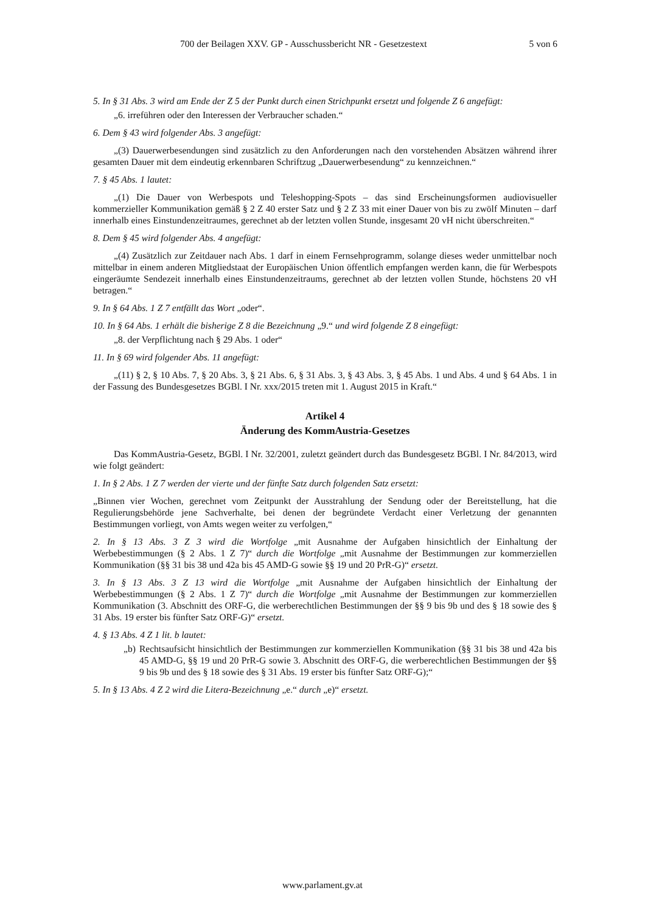700 der Beilagen XXV. GP - Ausschussbericht NR - Gesetzestext 5 von 6
5. In § 31 Abs. 3 wird am Ende der Z 5 der Punkt durch einen Strichpunkt ersetzt und folgende Z 6 angefügt:
„6. irreführen oder den Interessen der Verbraucher schaden.“
6. Dem § 43 wird folgender Abs. 3 angefügt:
„(3) Dauerwerbesendungen sind zusätzlich zu den Anforderungen nach den vorstehenden Absätzen während ihrer gesamten Dauer mit dem eindeutig erkennbaren Schriftzug „Dauerwerbesendung“ zu kennzeichnen.“
7. § 45 Abs. 1 lautet:
„(1) Die Dauer von Werbespots und Teleshopping-Spots – das sind Erscheinungsformen audiovisueller kommerzieller Kommunikation gemäß § 2 Z 40 erster Satz und § 2 Z 33 mit einer Dauer von bis zu zwölf Minuten – darf innerhalb eines Einstundenzeitraumes, gerechnet ab der letzten vollen Stunde, insgesamt 20 vH nicht überschreiten.“
8. Dem § 45 wird folgender Abs. 4 angefügt:
„(4) Zusätzlich zur Zeitdauer nach Abs. 1 darf in einem Fernsehprogramm, solange dieses weder unmittelbar noch mittelbar in einem anderen Mitgliedstaat der Europäischen Union öffentlich empfangen werden kann, die für Werbespots eingeräumte Sendezeit innerhalb eines Einstundenzeitraums, gerechnet ab der letzten vollen Stunde, höchstens 20 vH betragen.“
9. In § 64 Abs. 1 Z 7 entfällt das Wort „oder“.
10. In § 64 Abs. 1 erhält die bisherige Z 8 die Bezeichnung „9.“ und wird folgende Z 8 eingefügt:
„8. der Verpflichtung nach § 29 Abs. 1 oder“
11. In § 69 wird folgender Abs. 11 angefügt:
„(11) § 2, § 10 Abs. 7, § 20 Abs. 3, § 21 Abs. 6, § 31 Abs. 3, § 43 Abs. 3, § 45 Abs. 1 und Abs. 4 und § 64 Abs. 1 in der Fassung des Bundesgesetzes BGBl. I Nr. xxx/2015 treten mit 1. August 2015 in Kraft.“
Artikel 4
Änderung des KommAustria-Gesetzes
Das KommAustria-Gesetz, BGBl. I Nr. 32/2001, zuletzt geändert durch das Bundesgesetz BGBl. I Nr. 84/2013, wird wie folgt geändert:
1. In § 2 Abs. 1 Z 7 werden der vierte und der fünfte Satz durch folgenden Satz ersetzt:
„Binnen vier Wochen, gerechnet vom Zeitpunkt der Ausstrahlung der Sendung oder der Bereitstellung, hat die Regulierungsbehörde jene Sachverhalte, bei denen der begründete Verdacht einer Verletzung der genannten Bestimmungen vorliegt, von Amts wegen weiter zu verfolgen,“
2. In § 13 Abs. 3 Z 3 wird die Wortfolge „mit Ausnahme der Aufgaben hinsichtlich der Einhaltung der Werbebestimmungen (§ 2 Abs. 1 Z 7)“ durch die Wortfolge „mit Ausnahme der Bestimmungen zur kommerziellen Kommunikation (§§ 31 bis 38 und 42a bis 45 AMD-G sowie §§ 19 und 20 PrR-G)“ ersetzt.
3. In § 13 Abs. 3 Z 13 wird die Wortfolge „mit Ausnahme der Aufgaben hinsichtlich der Einhaltung der Werbebestimmungen (§ 2 Abs. 1 Z 7)“ durch die Wortfolge „mit Ausnahme der Bestimmungen zur kommerziellen Kommunikation (3. Abschnitt des ORF-G, die werberechtlichen Bestimmungen der §§ 9 bis 9b und des § 18 sowie des § 31 Abs. 19 erster bis fünfter Satz ORF-G)“ ersetzt.
4. § 13 Abs. 4 Z 1 lit. b lautet:
„b)
Rechtsaufsicht hinsichtlich der Bestimmungen zur kommerziellen Kommunikation (§§ 31 bis 38 und 42a bis 45 AMD-G, §§ 19 und 20 PrR-G sowie 3. Abschnitt des ORF-G, die werberechtlichen Bestimmungen der §§ 9 bis 9b und des § 18 sowie des § 31 Abs. 19 erster bis fünfter Satz ORF-G);“
5. In § 13 Abs. 4 Z 2 wird die Litera-Bezeichnung „e.“ durch „e)“ ersetzt.
www.parlament.gv.at